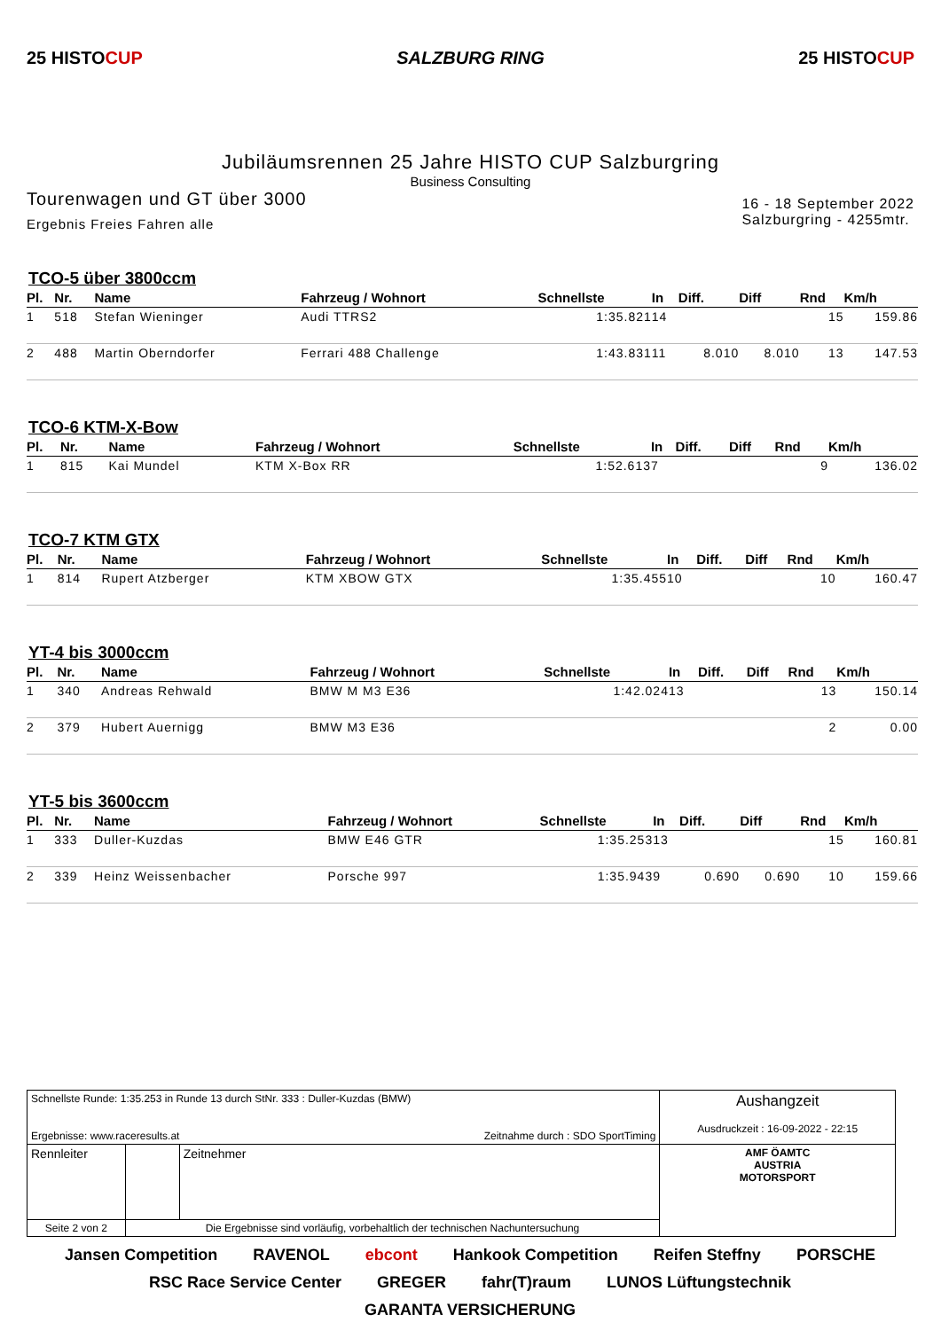25 HISTOCUP SALZBURG RING 25 HISTOCUP
Jubiläumsrennen 25 Jahre HISTO CUP Salzburgring
Business Consulting
Tourenwagen und GT über 3000
Ergebnis Freies Fahren alle
16 - 18 September 2022
Salzburgring - 4255mtr.
TCO-5 über 3800ccm
| Pl. | Nr. | Name | Fahrzeug / Wohnort | Schnellste | In | Diff. | Diff | Rnd | Km/h |
| --- | --- | --- | --- | --- | --- | --- | --- | --- | --- |
| 1 | 518 | Stefan Wieninger | Audi TTRS2 | 1:35.821 | 14 | | | 15 | 159.86 |
| 2 | 488 | Martin Oberndorfer | Ferrari 488 Challenge | 1:43.831 | 11 | 8.010 | 8.010 | 13 | 147.53 |
TCO-6 KTM-X-Bow
| Pl. | Nr. | Name | Fahrzeug / Wohnort | Schnellste | In | Diff. | Diff | Rnd | Km/h |
| --- | --- | --- | --- | --- | --- | --- | --- | --- | --- |
| 1 | 815 | Kai Mundel | KTM X-Box RR | 1:52.613 | 7 | | | 9 | 136.02 |
TCO-7 KTM GTX
| Pl. | Nr. | Name | Fahrzeug / Wohnort | Schnellste | In | Diff. | Diff | Rnd | Km/h |
| --- | --- | --- | --- | --- | --- | --- | --- | --- | --- |
| 1 | 814 | Rupert Atzberger | KTM XBOW GTX | 1:35.455 | 10 | | | 10 | 160.47 |
YT-4 bis 3000ccm
| Pl. | Nr. | Name | Fahrzeug / Wohnort | Schnellste | In | Diff. | Diff | Rnd | Km/h |
| --- | --- | --- | --- | --- | --- | --- | --- | --- | --- |
| 1 | 340 | Andreas Rehwald | BMW M M3 E36 | 1:42.024 | 13 | | | 13 | 150.14 |
| 2 | 379 | Hubert Auernigg | BMW M3 E36 | | | | | 2 | 0.00 |
YT-5 bis 3600ccm
| Pl. | Nr. | Name | Fahrzeug / Wohnort | Schnellste | In | Diff. | Diff | Rnd | Km/h |
| --- | --- | --- | --- | --- | --- | --- | --- | --- | --- |
| 1 | 333 | Duller-Kuzdas | BMW E46 GTR | 1:35.253 | 13 | | | 15 | 160.81 |
| 2 | 339 | Heinz Weissenbacher | Porsche 997 | 1:35.943 | 9 | 0.690 | 0.690 | 10 | 159.66 |
| Schnellste Runde: 1:35.253 in Runde 13 durch StNr. 333 : Duller-Kuzdas (BMW) Ergebnisse: www.raceresults.at Zeitnahme durch : SDO SportTiming | | | Aushangzeit Ausdruckzeit : 16-09-2022 - 22:15 |
| Rennleiter | | Zeitnehmer | AMF ÖAMTC AUSTRIA MOTORSPORT |
| Seite 2 von 2 | Die Ergebnisse sind vorläufig, vorbehaltlich der technischen Nachuntersuchung | | |
Jansen Competition RAVENOL ebcont Hankook Competition Reifen Steffny PORSCHE RSC Race Service Center GREGER fahr(T)raum LUNOS Lüftungstechnik GARANTA VERSICHERUNG